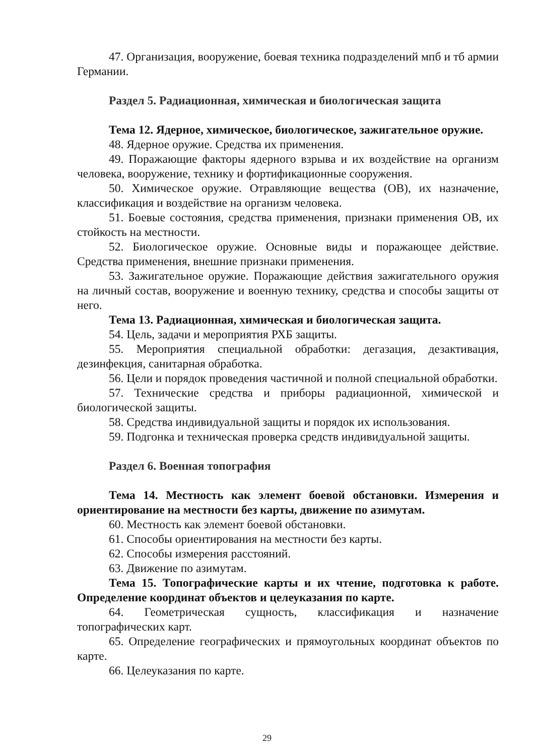47. Организация, вооружение, боевая техника подразделений мпб и тб армии Германии.
Раздел 5. Радиационная, химическая и биологическая защита
Тема 12. Ядерное, химическое, биологическое, зажигательное оружие.
48. Ядерное оружие. Средства их применения.
49. Поражающие факторы ядерного взрыва и их воздействие на организм человека, вооружение, технику и фортификационные сооружения.
50. Химическое оружие. Отравляющие вещества (ОВ), их назначение, классификация и воздействие на организм человека.
51. Боевые состояния, средства применения, признаки применения ОВ, их стойкость на местности.
52. Биологическое оружие. Основные виды и поражающее действие. Средства применения, внешние признаки применения.
53. Зажигательное оружие. Поражающие действия зажигательного оружия на личный состав, вооружение и военную технику, средства и способы защиты от него.
Тема 13. Радиационная, химическая и биологическая защита.
54. Цель, задачи и мероприятия РХБ защиты.
55. Мероприятия специальной обработки: дегазация, дезактивация, дезинфекция, санитарная обработка.
56. Цели и порядок проведения частичной и полной специальной обработки.
57. Технические средства и приборы радиационной, химической и биологической защиты.
58. Средства индивидуальной защиты и порядок их использования.
59. Подгонка и техническая проверка средств индивидуальной защиты.
Раздел 6. Военная топография
Тема 14. Местность как элемент боевой обстановки. Измерения и ориентирование на местности без карты, движение по азимутам.
60. Местность как элемент боевой обстановки.
61. Способы ориентирования на местности без карты.
62. Способы измерения расстояний.
63. Движение по азимутам.
Тема 15. Топографические карты и их чтение, подготовка к работе. Определение координат объектов и целеуказания по карте.
64. Геометрическая сущность, классификация и назначение топографических карт.
65. Определение географических и прямоугольных координат объектов по карте.
66. Целеуказания по карте.
29